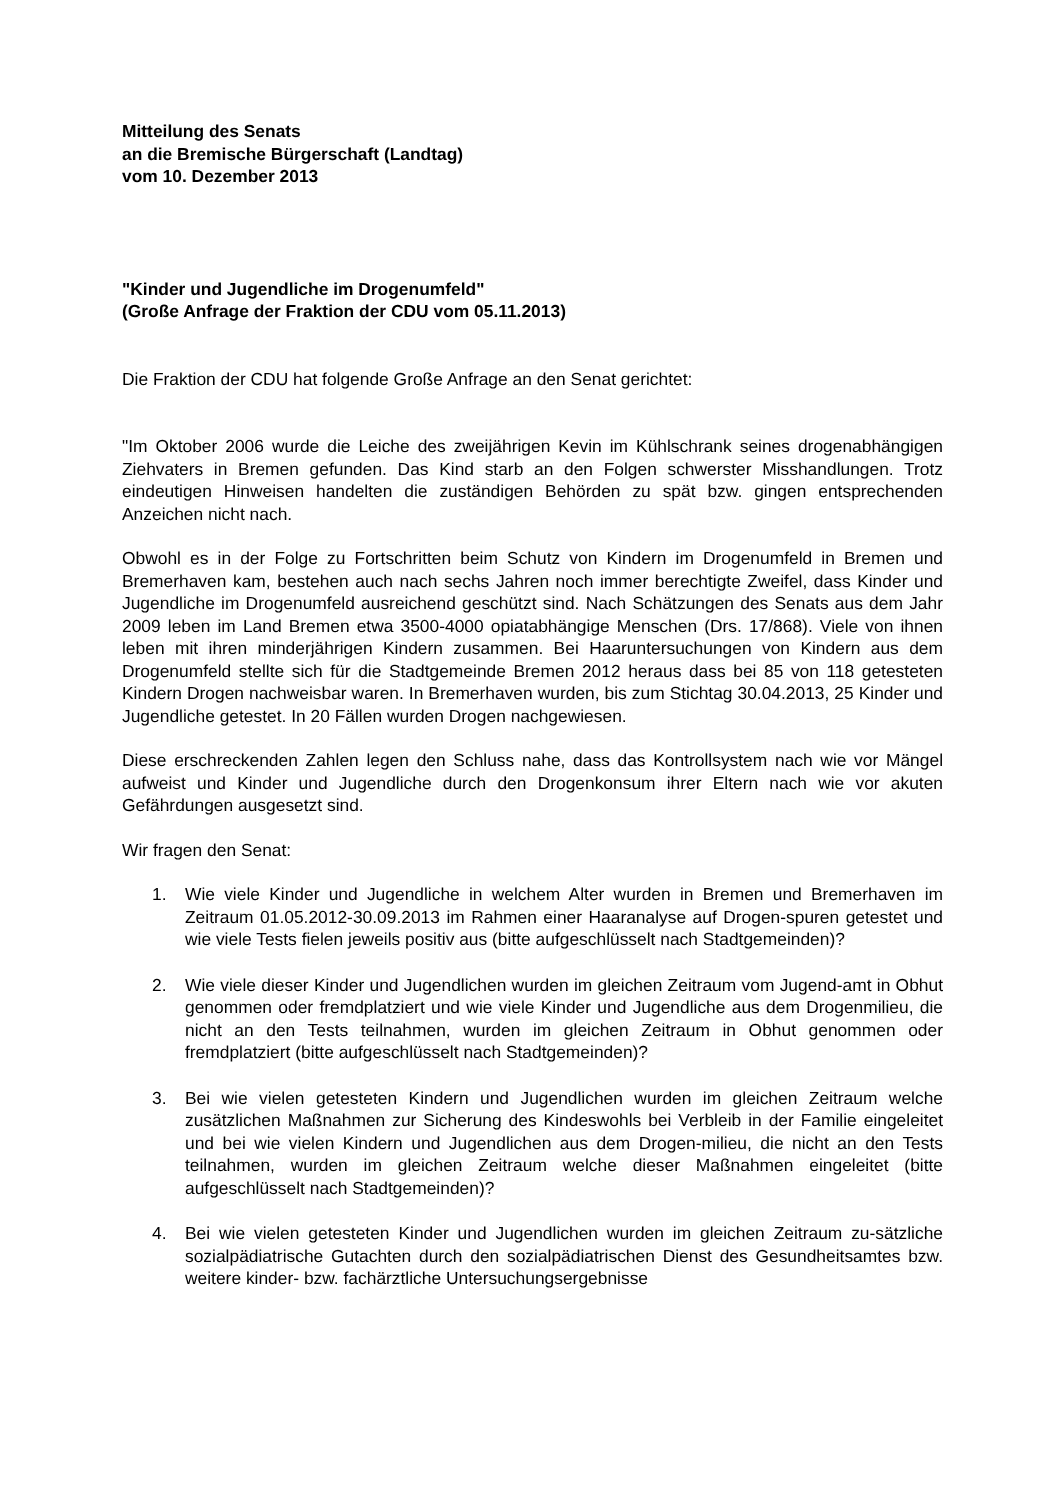Mitteilung des Senats
an die Bremische Bürgerschaft (Landtag)
vom 10. Dezember 2013
"Kinder und Jugendliche im Drogenumfeld"
(Große Anfrage der Fraktion der CDU vom 05.11.2013)
Die Fraktion der CDU hat folgende Große Anfrage an den Senat gerichtet:
"Im Oktober 2006 wurde die Leiche des zweijährigen Kevin im Kühlschrank seines drogenabhängigen Ziehvaters in Bremen gefunden. Das Kind starb an den Folgen schwerster Misshandlungen. Trotz eindeutigen Hinweisen handelten die zuständigen Behörden zu spät bzw. gingen entsprechenden Anzeichen nicht nach.
Obwohl es in der Folge zu Fortschritten beim Schutz von Kindern im Drogenumfeld in Bremen und Bremerhaven kam, bestehen auch nach sechs Jahren noch immer berechtigte Zweifel, dass Kinder und Jugendliche im Drogenumfeld ausreichend geschützt sind. Nach Schätzungen des Senats aus dem Jahr 2009 leben im Land Bremen etwa 3500-4000 opiatabhängige Menschen (Drs. 17/868). Viele von ihnen leben mit ihren minderjährigen Kindern zusammen. Bei Haaruntersuchungen von Kindern aus dem Drogenumfeld stellte sich für die Stadtgemeinde Bremen 2012 heraus dass bei 85 von 118 getesteten Kindern Drogen nachweisbar waren. In Bremerhaven wurden, bis zum Stichtag 30.04.2013, 25 Kinder und Jugendliche getestet. In 20 Fällen wurden Drogen nachgewiesen.
Diese erschreckenden Zahlen legen den Schluss nahe, dass das Kontrollsystem nach wie vor Mängel aufweist und Kinder und Jugendliche durch den Drogenkonsum ihrer Eltern nach wie vor akuten Gefährdungen ausgesetzt sind.
Wir fragen den Senat:
1. Wie viele Kinder und Jugendliche in welchem Alter wurden in Bremen und Bremerhaven im Zeitraum 01.05.2012-30.09.2013 im Rahmen einer Haaranalyse auf Drogen-spuren getestet und wie viele Tests fielen jeweils positiv aus (bitte aufgeschlüsselt nach Stadtgemeinden)?
2. Wie viele dieser Kinder und Jugendlichen wurden im gleichen Zeitraum vom Jugend-amt in Obhut genommen oder fremdplatziert und wie viele Kinder und Jugendliche aus dem Drogenmilieu, die nicht an den Tests teilnahmen, wurden im gleichen Zeitraum in Obhut genommen oder fremdplatziert (bitte aufgeschlüsselt nach Stadtgemeinden)?
3. Bei wie vielen getesteten Kindern und Jugendlichen wurden im gleichen Zeitraum welche zusätzlichen Maßnahmen zur Sicherung des Kindeswohls bei Verbleib in der Familie eingeleitet und bei wie vielen Kindern und Jugendlichen aus dem Drogen-milieu, die nicht an den Tests teilnahmen, wurden im gleichen Zeitraum welche dieser Maßnahmen eingeleitet (bitte aufgeschlüsselt nach Stadtgemeinden)?
4. Bei wie vielen getesteten Kinder und Jugendlichen wurden im gleichen Zeitraum zu-sätzliche sozialpädiatrische Gutachten durch den sozialpädiatrischen Dienst des Gesundheitsamtes bzw. weitere kinder- bzw. fachärztliche Untersuchungsergebnisse